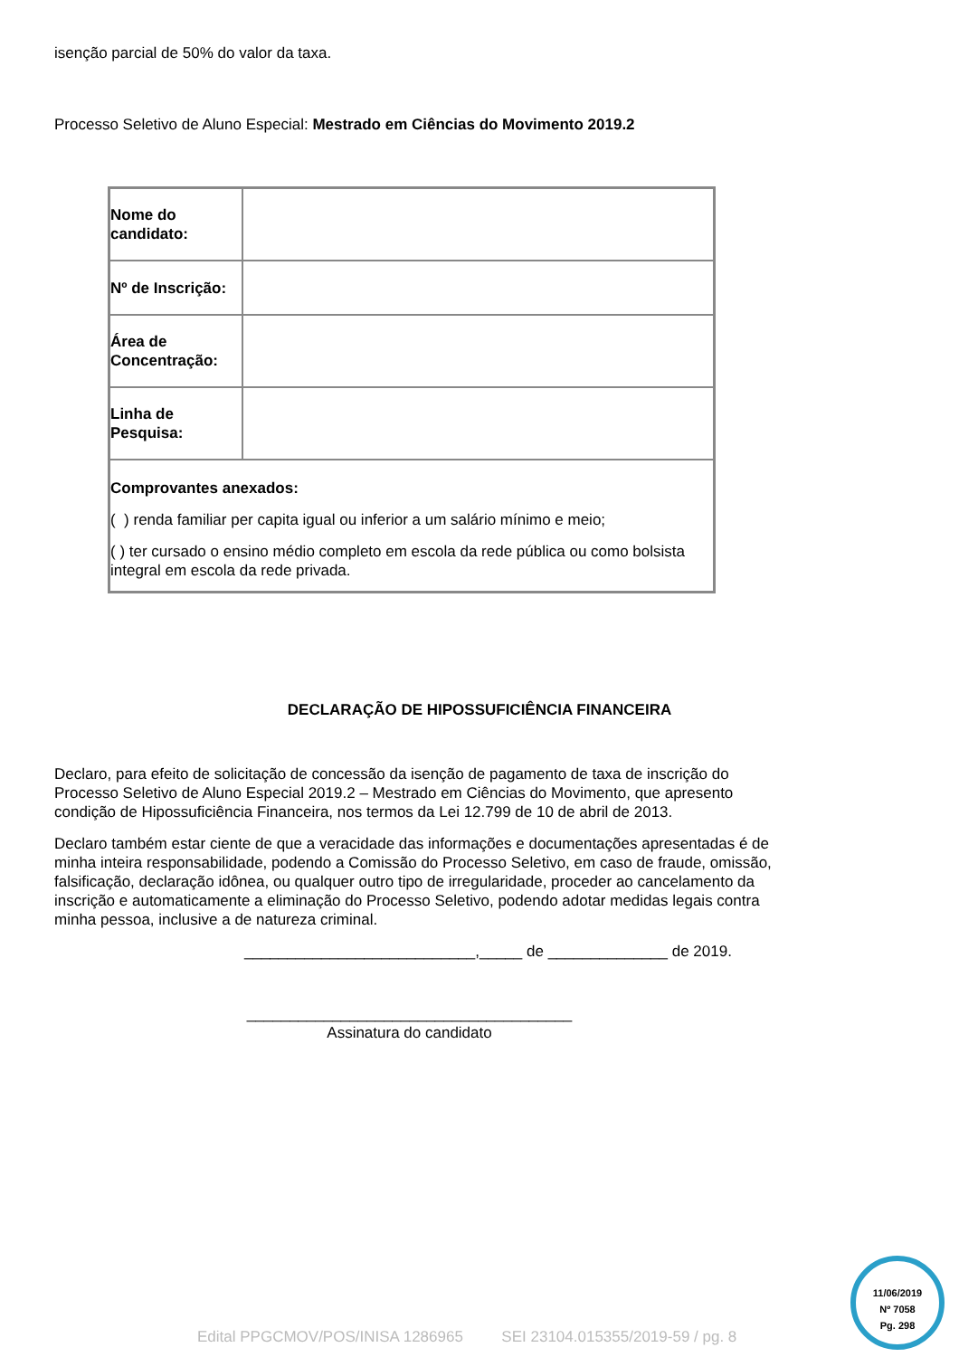isenção parcial de 50% do valor da taxa.
Processo Seletivo de Aluno Especial: Mestrado em Ciências do Movimento 2019.2
| Nome do candidato: | |
| Nº de Inscrição: | |
| Área de Concentração: | |
| Linha de Pesquisa: | |
| Comprovantes anexados: ( ) renda familiar per capita igual ou inferior a um salário mínimo e meio; ( ) ter cursado o ensino médio completo em escola da rede pública ou como bolsista integral em escola da rede privada. | |
DECLARAÇÃO DE HIPOSSUFICIÊNCIA FINANCEIRA
Declaro, para efeito de solicitação de concessão da isenção de pagamento de taxa de inscrição do Processo Seletivo de Aluno Especial 2019.2 – Mestrado em Ciências do Movimento, que apresento condição de Hipossuficiência Financeira, nos termos da Lei 12.799 de 10 de abril de 2013.
Declaro também estar ciente de que a veracidade das informações e documentações apresentadas é de minha inteira responsabilidade, podendo a Comissão do Processo Seletivo, em caso de fraude, omissão, falsificação, declaração idônea, ou qualquer outro tipo de irregularidade, proceder ao cancelamento da inscrição e automaticamente a eliminação do Processo Seletivo, podendo adotar medidas legais contra minha pessoa, inclusive a de natureza criminal.
___________________________,_____ de ______________ de 2019.
______________________________________
Assinatura do candidato
11/06/2019
Nº 7058
Pg. 298
Edital PPGCMOV/POS/INISA 1286965 SEI 23104.015355/2019-59 / pg. 8